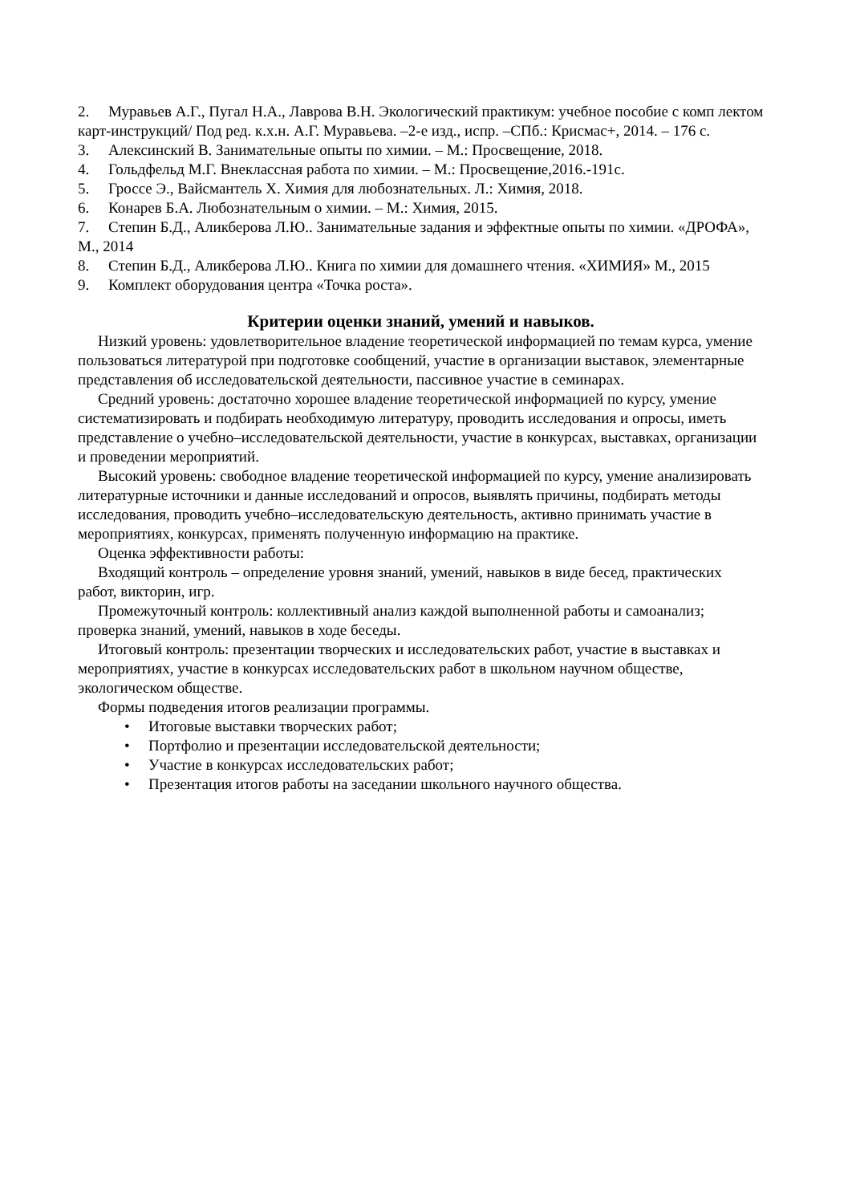2. Муравьев А.Г., Пугал Н.А., Лаврова В.Н. Экологический практикум: учебное пособие с комп лектом карт-инструкций/ Под ред. к.х.н. А.Г. Муравьева. –2-е изд., испр. –СПб.: Крисмас+, 2014. – 176 с.
3. Алексинский В. Занимательные опыты по химии. – М.: Просвещение, 2018.
4. Гольдфельд М.Г. Внеклассная работа по химии. – М.: Просвещение,2016.-191с.
5. Гроссе Э., Вайсмантель Х. Химия для любознательных. Л.: Химия, 2018.
6. Конарев Б.А. Любознательным о химии. – М.: Химия, 2015.
7. Степин Б.Д., Аликберова Л.Ю.. Занимательные задания и эффектные опыты по химии. «ДРОФА», М., 2014
8. Степин Б.Д., Аликберова Л.Ю.. Книга по химии для домашнего чтения. «ХИМИЯ» М., 2015
9. Комплект оборудования центра «Точка роста».
Критерии оценки знаний, умений и навыков.
Низкий уровень: удовлетворительное владение теоретической информацией по темам курса, умение пользоваться литературой при подготовке сообщений, участие в организации выставок, элементарные представления об исследовательской деятельности, пассивное участие в семинарах.
Средний уровень: достаточно хорошее владение теоретической информацией по курсу, умение систематизировать и подбирать необходимую литературу, проводить исследования и опросы, иметь представление о учебно–исследовательской деятельности, участие в конкурсах, выставках, организации и проведении мероприятий.
Высокий уровень: свободное владение теоретической информацией по курсу, умение анализировать литературные источники и данные исследований и опросов, выявлять причины, подбирать методы исследования, проводить учебно–исследовательскую деятельность, активно принимать участие в мероприятиях, конкурсах, применять полученную информацию на практике.
Оценка эффективности работы:
Входящий контроль – определение уровня знаний, умений, навыков в виде бесед, практических работ, викторин, игр.
Промежуточный контроль: коллективный анализ каждой выполненной работы и самоанализ; проверка знаний, умений, навыков в ходе беседы.
Итоговый контроль: презентации творческих и исследовательских работ, участие в выставках и мероприятиях, участие в конкурсах исследовательских работ в школьном научном обществе, экологическом обществе.
Формы подведения итогов реализации программы.
• Итоговые выставки творческих работ;
• Портфолио и презентации исследовательской деятельности;
• Участие в конкурсах исследовательских работ;
• Презентация итогов работы на заседании школьного научного общества.